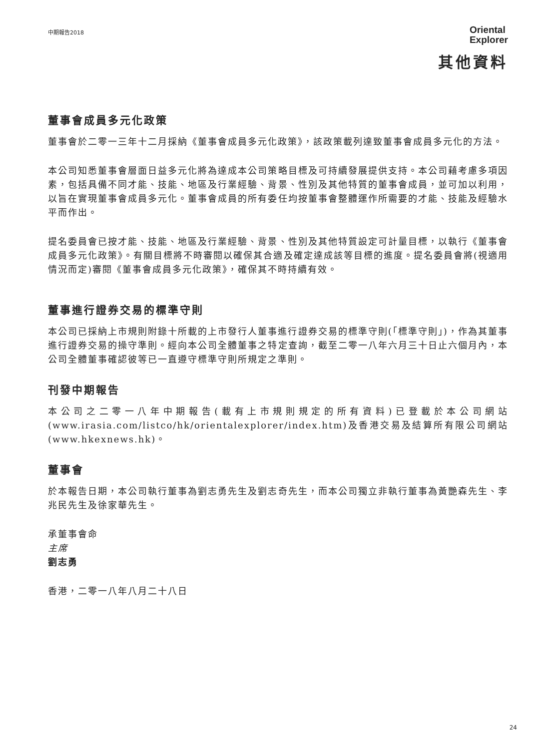中期報告2018
Oriental
Explorer
其他資料
董事會成員多元化政策
董事會於二零一三年十二月採納《董事會成員多元化政策》，該政策載列達致董事會成員多元化的方法。
本公司知悉董事會層面日益多元化將為達成本公司策略目標及可持續發展提供支持。本公司藉考慮多項因素，包括具備不同才能、技能、地區及行業經驗、背景、性別及其他特質的董事會成員，並可加以利用，以旨在實現董事會成員多元化。董事會成員的所有委任均按董事會整體運作所需要的才能、技能及經驗水平而作出。
提名委員會已按才能、技能、地區及行業經驗、背景、性別及其他特質設定可計量目標，以執行《董事會成員多元化政策》。有關目標將不時審閱以確保其合適及確定達成該等目標的進度。提名委員會將(視適用情況而定)審閱《董事會成員多元化政策》，確保其不時持續有效。
董事進行證券交易的標準守則
本公司已採納上市規則附錄十所載的上市發行人董事進行證券交易的標準守則(「標準守則」)，作為其董事進行證券交易的操守準則。經向本公司全體董事之特定查詢，截至二零一八年六月三十日止六個月內，本公司全體董事確認彼等已一直遵守標準守則所規定之準則。
刊發中期報告
本公司之二零一八年中期報告(載有上市規則規定的所有資料)已登載於本公司網站(www.irasia.com/listco/hk/orientalexplorer/index.htm)及香港交易及結算所有限公司網站(www.hkexnews.hk)。
董事會
於本報告日期，本公司執行董事為劉志勇先生及劉志奇先生，而本公司獨立非執行董事為黃艷森先生、李兆民先生及徐家華先生。
承董事會命
主席
劉志勇
香港，二零一八年八月二十八日
24